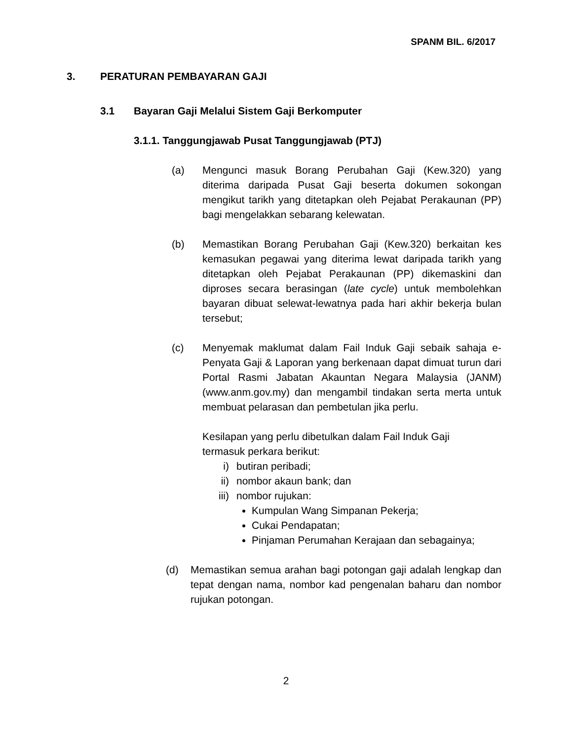SPANM BIL. 6/2017
3. PERATURAN PEMBAYARAN GAJI
3.1 Bayaran Gaji Melalui Sistem Gaji Berkomputer
3.1.1. Tanggungjawab Pusat Tanggungjawab (PTJ)
(a) Mengunci masuk Borang Perubahan Gaji (Kew.320) yang diterima daripada Pusat Gaji beserta dokumen sokongan mengikut tarikh yang ditetapkan oleh Pejabat Perakaunan (PP) bagi mengelakkan sebarang kelewatan.
(b) Memastikan Borang Perubahan Gaji (Kew.320) berkaitan kes kemasukan pegawai yang diterima lewat daripada tarikh yang ditetapkan oleh Pejabat Perakaunan (PP) dikemaskini dan diproses secara berasingan (late cycle) untuk membolehkan bayaran dibuat selewat-lewatnya pada hari akhir bekerja bulan tersebut;
(c) Menyemak maklumat dalam Fail Induk Gaji sebaik sahaja e-Penyata Gaji & Laporan yang berkenaan dapat dimuat turun dari Portal Rasmi Jabatan Akauntan Negara Malaysia (JANM) (www.anm.gov.my) dan mengambil tindakan serta merta untuk membuat pelarasan dan pembetulan jika perlu.
Kesilapan yang perlu dibetulkan dalam Fail Induk Gaji
termasuk perkara berikut:
i) butiran peribadi;
ii) nombor akaun bank; dan
iii) nombor rujukan:
Kumpulan Wang Simpanan Pekerja;
Cukai Pendapatan;
Pinjaman Perumahan Kerajaan dan sebagainya;
(d) Memastikan semua arahan bagi potongan gaji adalah lengkap dan tepat dengan nama, nombor kad pengenalan baharu dan nombor rujukan potongan.
2